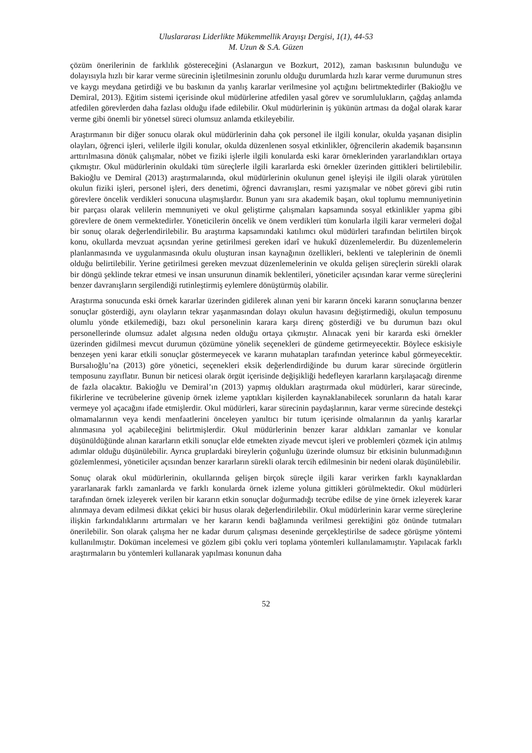Uluslararası Liderlikte Mükemmellik Arayışı Dergisi, 1(1), 44-53
M. Uzun & S.A. Güzen
çözüm önerilerinin de farklılık göstereceğini (Aslanargun ve Bozkurt, 2012), zaman baskısının bulunduğu ve dolayısıyla hızlı bir karar verme sürecinin işletilmesinin zorunlu olduğu durumlarda hızlı karar verme durumunun stres ve kaygı meydana getirdiği ve bu baskının da yanlış kararlar verilmesine yol açtığını belirtmektedirler (Bakioğlu ve Demiral, 2013). Eğitim sistemi içerisinde okul müdürlerine atfedilen yasal görev ve sorumlulukların, çağdaş anlamda atfedilen görevlerden daha fazlası olduğu ifade edilebilir. Okul müdürlerinin iş yükünün artması da doğal olarak karar verme gibi önemli bir yönetsel süreci olumsuz anlamda etkileyebilir.
Araştırmanın bir diğer sonucu olarak okul müdürlerinin daha çok personel ile ilgili konular, okulda yaşanan disiplin olayları, öğrenci işleri, velilerle ilgili konular, okulda düzenlenen sosyal etkinlikler, öğrencilerin akademik başarısının arttırılmasına dönük çalışmalar, nöbet ve fiziki işlerle ilgili konularda eski karar örneklerinden yararlandıkları ortaya çıkmıştır. Okul müdürlerinin okuldaki tüm süreçlerle ilgili kararlarda eski örnekler üzerinden gittikleri belirtilebilir. Bakioğlu ve Demiral (2013) araştırmalarında, okul müdürlerinin okulunun genel işleyişi ile ilgili olarak yürütülen okulun fiziki işleri, personel işleri, ders denetimi, öğrenci davranışları, resmi yazışmalar ve nöbet görevi gibi rutin görevlere öncelik verdikleri sonucuna ulaşmışlardır. Bunun yanı sıra akademik başarı, okul toplumu memnuniyetinin bir parçası olarak velilerin memnuniyeti ve okul geliştirme çalışmaları kapsamında sosyal etkinlikler yapma gibi görevlere de önem vermektedirler. Yöneticilerin öncelik ve önem verdikleri tüm konularla ilgili karar vermeleri doğal bir sonuç olarak değerlendirilebilir. Bu araştırma kapsamındaki katılımcı okul müdürleri tarafından belirtilen birçok konu, okullarda mevzuat açısından yerine getirilmesi gereken idarî ve hukukî düzenlemelerdir. Bu düzenlemelerin planlanmasında ve uygulanmasında okulu oluşturan insan kaynağının özellikleri, beklenti ve taleplerinin de önemli olduğu belirtilebilir. Yerine getirilmesi gereken mevzuat düzenlemelerinin ve okulda gelişen süreçlerin sürekli olarak bir döngü şeklinde tekrar etmesi ve insan unsurunun dinamik beklentileri, yöneticiler açısından karar verme süreçlerini benzer davranışların sergilendiği rutinleştirmiş eylemlere dönüştürmüş olabilir.
Araştırma sonucunda eski örnek kararlar üzerinden gidilerek alınan yeni bir kararın önceki kararın sonuçlarına benzer sonuçlar gösterdiği, aynı olayların tekrar yaşanmasından dolayı okulun havasını değiştirmediği, okulun temposunu olumlu yönde etkilemediği, bazı okul personelinin karara karşı direnç gösterdiği ve bu durumun bazı okul personellerinde olumsuz adalet algısına neden olduğu ortaya çıkmıştır. Alınacak yeni bir kararda eski örnekler üzerinden gidilmesi mevcut durumun çözümüne yönelik seçenekleri de gündeme getirmeyecektir. Böylece eskisiyle benzeşen yeni karar etkili sonuçlar göstermeyecek ve kararın muhatapları tarafından yeterince kabul görmeyecektir. Bursalıoğlu’na (2013) göre yönetici, seçenekleri eksik değerlendirdiğinde bu durum karar sürecinde örgütlerin temposunu zayıflatır. Bunun bir neticesi olarak örgüt içerisinde değişikliği hedefleyen kararların karşılaşacağı direnme de fazla olacaktır. Bakioğlu ve Demiral’ın (2013) yapmış oldukları araştırmada okul müdürleri, karar sürecinde, fikirlerine ve tecrübelerine güvenip örnek izleme yaptıkları kişilerden kaynaklanabilecek sorunların da hatalı karar vermeye yol açacağını ifade etmişlerdir. Okul müdürleri, karar sürecinin paydaşlarının, karar verme sürecinde destekçi olmamalarının veya kendi menfaatlerini önceleyen yanıltıcı bir tutum içerisinde olmalarının da yanlış kararlar alınmasına yol açabileceğini belirtmişlerdir. Okul müdürlerinin benzer karar aldıkları zamanlar ve konular düşünüldüğünde alınan kararların etkili sonuçlar elde etmekten ziyade mevcut işleri ve problemleri çözmek için atılmış adımlar olduğu düşünülebilir. Ayrıca gruplardaki bireylerin çoğunluğu üzerinde olumsuz bir etkisinin bulunmadığının gözlemlenmesi, yöneticiler açısından benzer kararların sürekli olarak tercih edilmesinin bir nedeni olarak düşünülebilir.
Sonuç olarak okul müdürlerinin, okullarında gelişen birçok süreçle ilgili karar verirken farklı kaynaklardan yararlanarak farklı zamanlarda ve farklı konularda örnek izleme yoluna gittikleri görülmektedir. Okul müdürleri tarafından örnek izleyerek verilen bir kararın etkin sonuçlar doğurmadığı tecrübe edilse de yine örnek izleyerek karar alınmaya devam edilmesi dikkat çekici bir husus olarak değerlendirilebilir. Okul müdürlerinin karar verme süreçlerine ilişkin farkındalıklarını artırmaları ve her kararın kendi bağlamında verilmesi gerektiğini göz önünde tutmaları önerilebilir. Son olarak çalışma her ne kadar durum çalışması deseninde gerçekleştirilse de sadece görüşme yöntemi kullanılmıştır. Doküman incelemesi ve gözlem gibi çoklu veri toplama yöntemleri kullanılamamıştır. Yapılacak farklı araştırmaların bu yöntemleri kullanarak yapılması konunun daha
52